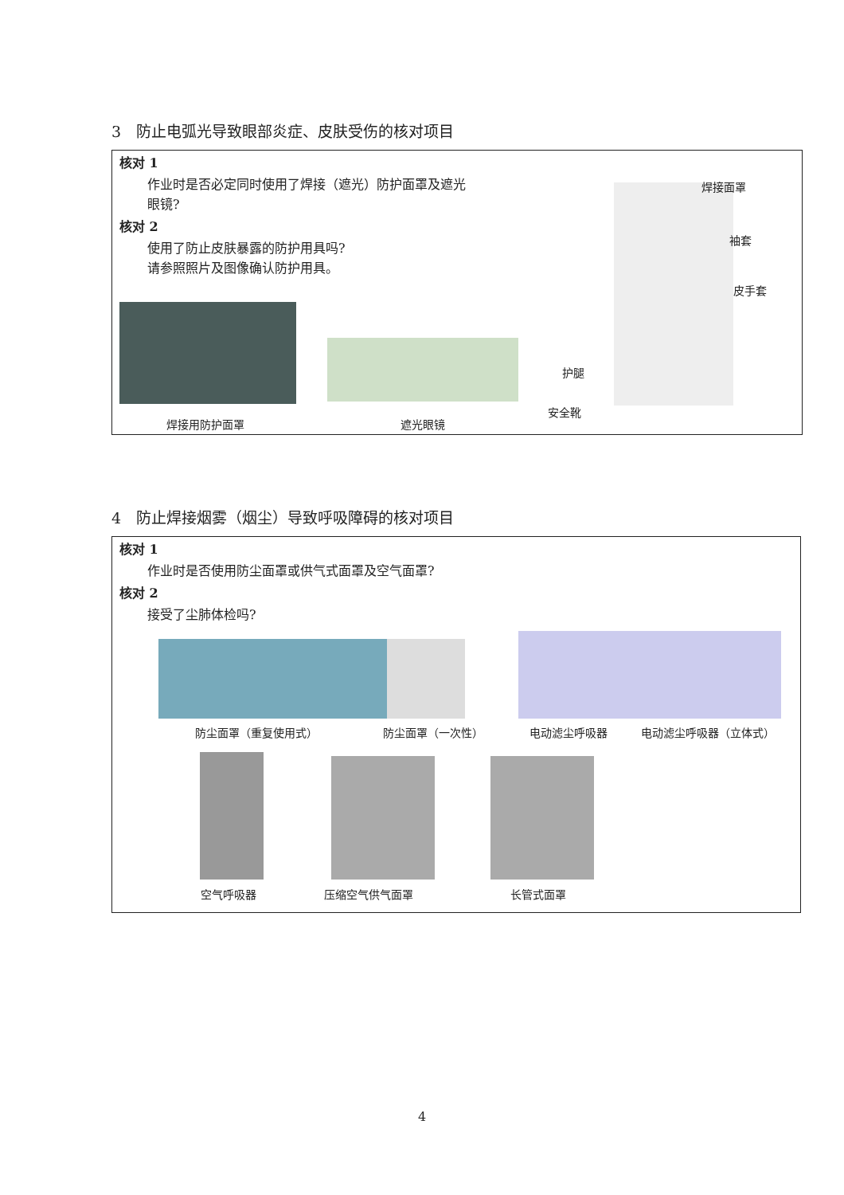3　防止电弧光导致眼部炎症、皮肤受伤的核对项目
核对 1
作业时是否必定同时使用了焊接（遮光）防护面罩及遮光
眼镜?
核对 2
使用了防止皮肤暴露的防护用具吗?
请参照照片及图像确认防护用具。
焊接用防护面罩 遮光眼镜
焊接面罩
袖套
皮手套
护腿
安全靴
4　防止焊接烟雾（烟尘）导致呼吸障碍的核对项目
核对 1
作业时是否使用防尘面罩或供气式面罩及空气面罩?
核对 2
接受了尘肺体检吗?
防尘面罩（重复使用式） 防尘面罩（一次性） 电动滤尘呼吸器 电动滤尘呼吸器（立体式）
空气呼吸器 压缩空气供气面罩 长管式面罩
4